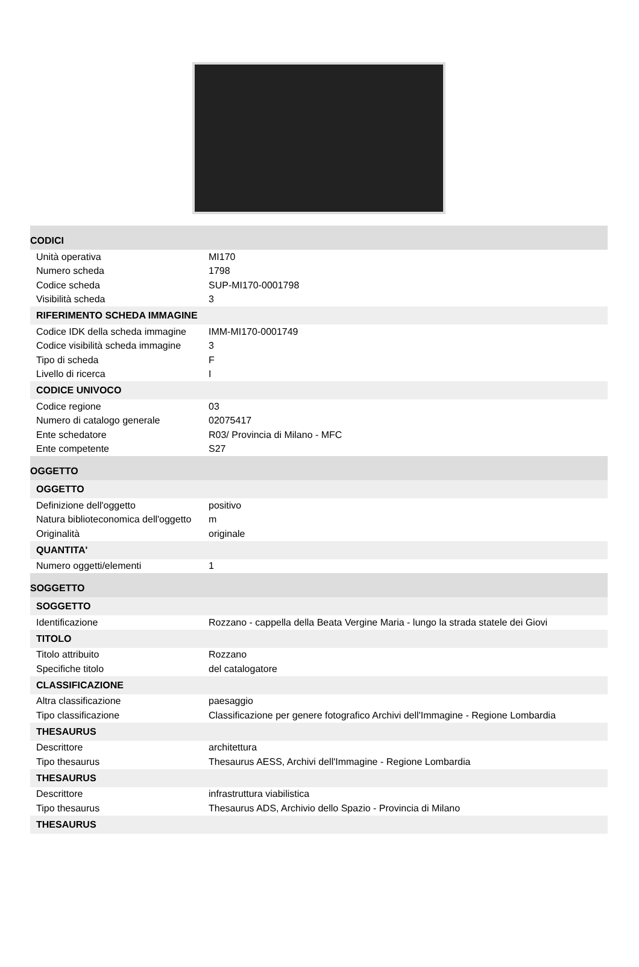| CODICI | |
| Unità operativa | MI170 |
| Numero scheda | 1798 |
| Codice scheda | SUP-MI170-0001798 |
| Visibilità scheda | 3 |
| RIFERIMENTO SCHEDA IMMAGINE | |
| Codice IDK della scheda immagine | IMM-MI170-0001749 |
| Codice visibilità scheda immagine | 3 |
| Tipo di scheda | F |
| Livello di ricerca | I |
| CODICE UNIVOCO | |
| Codice regione | 03 |
| Numero di catalogo generale | 02075417 |
| Ente schedatore | R03/ Provincia di Milano - MFC |
| Ente competente | S27 |
| OGGETTO | |
| OGGETTO | |
| Definizione dell'oggetto | positivo |
| Natura biblioteconomica dell'oggetto | m |
| Originalità | originale |
| QUANTITA' | |
| Numero oggetti/elementi | 1 |
| SOGGETTO | |
| SOGGETTO | |
| Identificazione | Rozzano - cappella della Beata Vergine Maria - lungo la strada statele dei Giovi |
| TITOLO | |
| Titolo attribuito | Rozzano |
| Specifiche titolo | del catalogatore |
| CLASSIFICAZIONE | |
| Altra classificazione | paesaggio |
| Tipo classificazione | Classificazione per genere fotografico Archivi dell'Immagine - Regione Lombardia |
| THESAURUS | |
| Descrittore | architettura |
| Tipo thesaurus | Thesaurus AESS, Archivi dell'Immagine - Regione Lombardia |
| THESAURUS | |
| Descrittore | infrastruttura viabilistica |
| Tipo thesaurus | Thesaurus ADS, Archivio dello Spazio - Provincia di Milano |
| THESAURUS | |